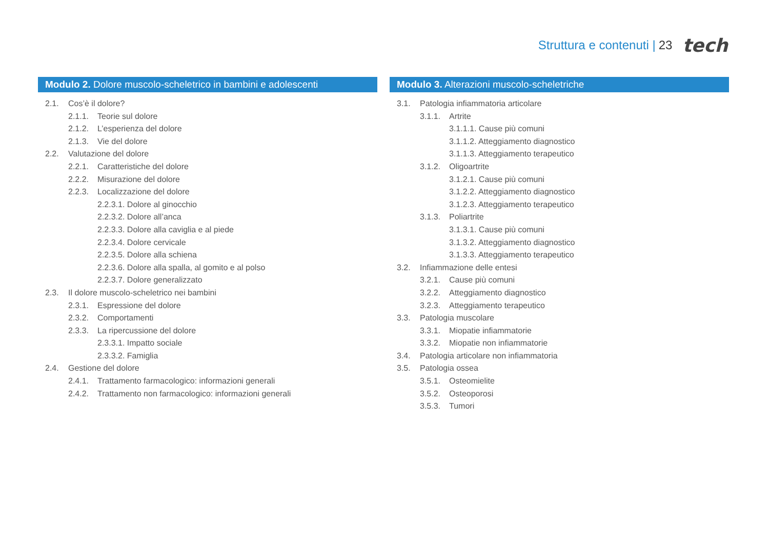Struttura e contenuti | 23 tech
Modulo 2. Dolore muscolo-scheletrico in bambini e adolescenti
2.1. Cos’è il dolore?
2.1.1. Teorie sul dolore
2.1.2. L’esperienza del dolore
2.1.3. Vie del dolore
2.2. Valutazione del dolore
2.2.1. Caratteristiche del dolore
2.2.2. Misurazione del dolore
2.2.3. Localizzazione del dolore
2.2.3.1. Dolore al ginocchio
2.2.3.2. Dolore all’anca
2.2.3.3. Dolore alla caviglia e al piede
2.2.3.4. Dolore cervicale
2.2.3.5. Dolore alla schiena
2.2.3.6. Dolore alla spalla, al gomito e al polso
2.2.3.7. Dolore generalizzato
2.3. Il dolore muscolo-scheletrico nei bambini
2.3.1. Espressione del dolore
2.3.2. Comportamenti
2.3.3. La ripercussione del dolore
2.3.3.1. Impatto sociale
2.3.3.2. Famiglia
2.4. Gestione del dolore
2.4.1. Trattamento farmacologico: informazioni generali
2.4.2. Trattamento non farmacologico: informazioni generali
Modulo 3. Alterazioni muscolo-scheletriche
3.1. Patologia infiammatoria articolare
3.1.1. Artrite
3.1.1.1. Cause più comuni
3.1.1.2. Atteggiamento diagnostico
3.1.1.3. Atteggiamento terapeutico
3.1.2. Oligoartrite
3.1.2.1. Cause più comuni
3.1.2.2. Atteggiamento diagnostico
3.1.2.3. Atteggiamento terapeutico
3.1.3. Poliartrite
3.1.3.1. Cause più comuni
3.1.3.2. Atteggiamento diagnostico
3.1.3.3. Atteggiamento terapeutico
3.2. Infiammazione delle entesi
3.2.1. Cause più comuni
3.2.2. Atteggiamento diagnostico
3.2.3. Atteggiamento terapeutico
3.3. Patologia muscolare
3.3.1. Miopatie infiammatorie
3.3.2. Miopatie non infiammatorie
3.4. Patologia articolare non infiammatoria
3.5. Patologia ossea
3.5.1. Osteomielite
3.5.2. Osteoporosi
3.5.3. Tumori